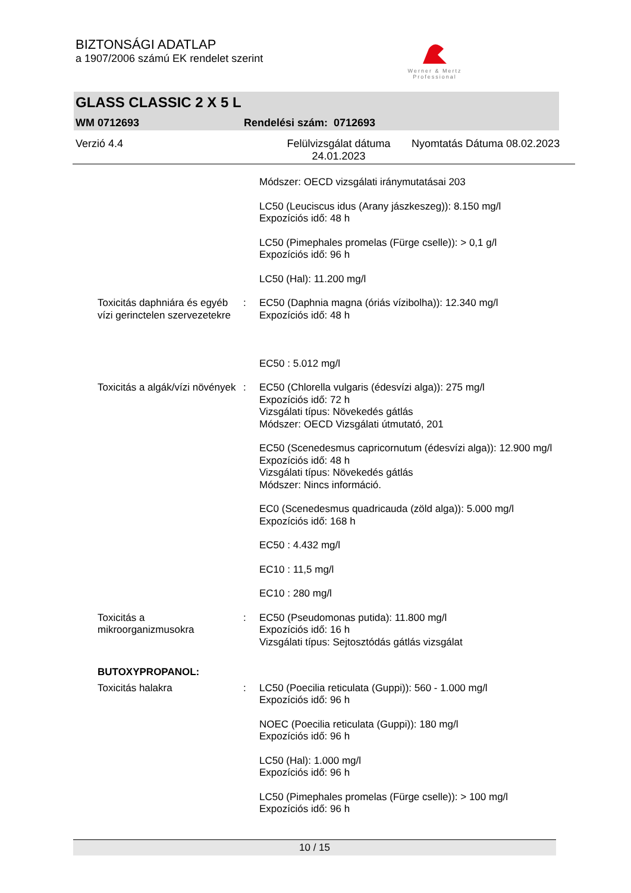BIZTONSÁGI ADATLAP
a 1907/2006 számú EK rendelet szerint
Werner & Mertz
Professional
GLASS CLASSIC 2 X 5 L
WM 0712693 Rendelési szám: 0712693
Verzió 4.4 Felülvizsgálat dátuma 24.01.2023 Nyomtatás Dátuma 08.02.2023
Módszer: OECD vizsgálati iránymutatásai 203
LC50 (Leuciscus idus (Arany jászkeszeg)): 8.150 mg/l
Expozíciós idő: 48 h
LC50 (Pimephales promelas (Fürge cselle)): > 0,1 g/l
Expozíciós idő: 96 h
LC50 (Hal): 11.200 mg/l
Toxicitás daphniára és egyéb vízi gerinctelen szervezetekre
: EC50 (Daphnia magna (óriás vízibolha)): 12.340 mg/l
Expozíciós idő: 48 h
EC50 : 5.012 mg/l
Toxicitás a algák/vízi növények
: EC50 (Chlorella vulgaris (édesvízi alga)): 275 mg/l
Expozíciós idő: 72 h
Vizsgálati típus: Növekedés gátlás
Módszer: OECD Vizsgálati útmutató, 201
EC50 (Scenedesmus capricornutum (édesvízi alga)): 12.900 mg/l
Expozíciós idő: 48 h
Vizsgálati típus: Növekedés gátlás
Módszer: Nincs információ.
EC0 (Scenedesmus quadricauda (zöld alga)): 5.000 mg/l
Expozíciós idő: 168 h
EC50 : 4.432 mg/l
EC10 : 11,5 mg/l
EC10 : 280 mg/l
Toxicitás a mikroorganizmusokra
: EC50 (Pseudomonas putida): 11.800 mg/l
Expozíciós idő: 16 h
Vizsgálati típus: Sejtosztódás gátlás vizsgálat
BUTOXYPROPANOL:
Toxicitás halakra : LC50 (Poecilia reticulata (Guppi)): 560 - 1.000 mg/l
Expozíciós idő: 96 h
NOEC (Poecilia reticulata (Guppi)): 180 mg/l
Expozíciós idő: 96 h
LC50 (Hal): 1.000 mg/l
Expozíciós idő: 96 h
LC50 (Pimephales promelas (Fürge cselle)): > 100 mg/l
Expozíciós idő: 96 h
10 / 15